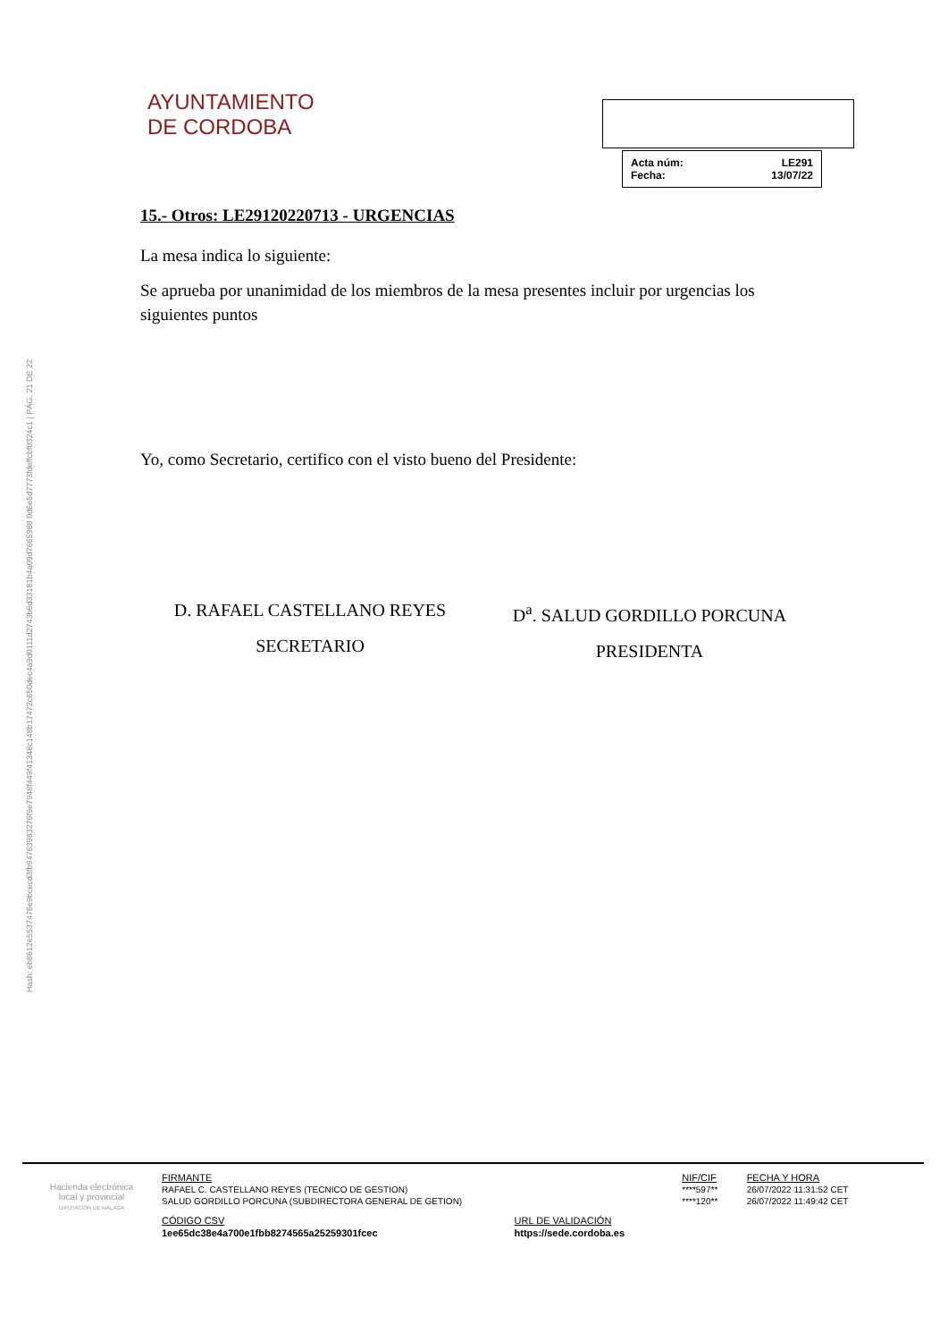Hash: eb8612e5537476e9bcecd3fb94763983276f9e7948f449f41348c148b17472c650dec4a9d0111d2743b6d33181b4a09d7665988 0d6e5d7773fdeffcbf0324c1 | PÁG. 21 DE 22
AYUNTAMIENTO
DE CORDOBA
| Acta núm: | LE291 |
| Fecha: | 13/07/22 |
15.- Otros: LE29120220713 - URGENCIAS
La mesa indica lo siguiente:
Se aprueba por unanimidad de los miembros de la mesa presentes incluir por urgencias los siguientes puntos
Yo, como Secretario, certifico con el visto bueno del Presidente:
D. RAFAEL CASTELLANO REYES
SECRETARIO
D<sup>a</sup>. SALUD GORDILLO PORCUNA
PRESIDENTA
Hacienda electrónica
local y provincial
DIPUTACIÓN DE MÁLAGA
| FIRMANTE | NIF/CIF | FECHA Y HORA |
| RAFAEL C. CASTELLANO REYES (TECNICO DE GESTION) | ****597** | 26/07/2022 11:31:52 CET |
| SALUD GORDILLO PORCUNA (SUBDIRECTORA GENERAL DE GETION) | ****120** | 26/07/2022 11:49:42 CET |
| CÓDIGO CSV | URL DE VALIDACIÓN |
| 1ee65dc38e4a700e1fbb8274565a25259301fcec | https://sede.cordoba.es |